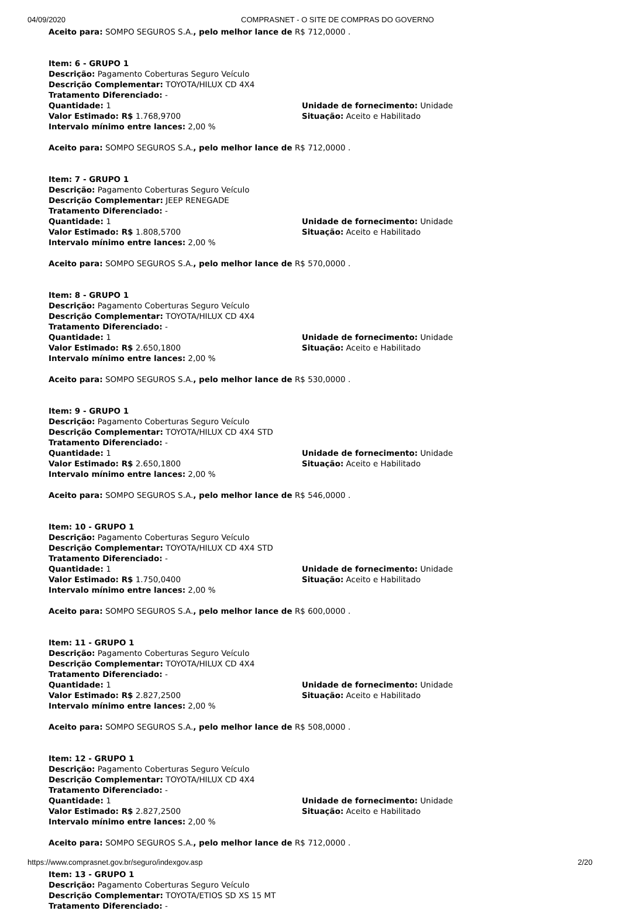04/09/2020 COMPRASNET - O SITE DE COMPRAS DO GOVERNO
Aceito para: SOMPO SEGUROS S.A., pelo melhor lance de R$ 712,0000 .
Item: 6 - GRUPO 1
Descrição: Pagamento Coberturas Seguro Veículo
Descrição Complementar: TOYOTA/HILUX CD 4X4
Tratamento Diferenciado: -
Quantidade: 1 Unidade de fornecimento: Unidade
Valor Estimado: R$ 1.768,9700 Situação: Aceito e Habilitado
Intervalo mínimo entre lances: 2,00 %
Aceito para: SOMPO SEGUROS S.A., pelo melhor lance de R$ 712,0000 .
Item: 7 - GRUPO 1
Descrição: Pagamento Coberturas Seguro Veículo
Descrição Complementar: JEEP RENEGADE
Tratamento Diferenciado: -
Quantidade: 1 Unidade de fornecimento: Unidade
Valor Estimado: R$ 1.808,5700 Situação: Aceito e Habilitado
Intervalo mínimo entre lances: 2,00 %
Aceito para: SOMPO SEGUROS S.A., pelo melhor lance de R$ 570,0000 .
Item: 8 - GRUPO 1
Descrição: Pagamento Coberturas Seguro Veículo
Descrição Complementar: TOYOTA/HILUX CD 4X4
Tratamento Diferenciado: -
Quantidade: 1 Unidade de fornecimento: Unidade
Valor Estimado: R$ 2.650,1800 Situação: Aceito e Habilitado
Intervalo mínimo entre lances: 2,00 %
Aceito para: SOMPO SEGUROS S.A., pelo melhor lance de R$ 530,0000 .
Item: 9 - GRUPO 1
Descrição: Pagamento Coberturas Seguro Veículo
Descrição Complementar: TOYOTA/HILUX CD 4X4 STD
Tratamento Diferenciado: -
Quantidade: 1 Unidade de fornecimento: Unidade
Valor Estimado: R$ 2.650,1800 Situação: Aceito e Habilitado
Intervalo mínimo entre lances: 2,00 %
Aceito para: SOMPO SEGUROS S.A., pelo melhor lance de R$ 546,0000 .
Item: 10 - GRUPO 1
Descrição: Pagamento Coberturas Seguro Veículo
Descrição Complementar: TOYOTA/HILUX CD 4X4 STD
Tratamento Diferenciado: -
Quantidade: 1 Unidade de fornecimento: Unidade
Valor Estimado: R$ 1.750,0400 Situação: Aceito e Habilitado
Intervalo mínimo entre lances: 2,00 %
Aceito para: SOMPO SEGUROS S.A., pelo melhor lance de R$ 600,0000 .
Item: 11 - GRUPO 1
Descrição: Pagamento Coberturas Seguro Veículo
Descrição Complementar: TOYOTA/HILUX CD 4X4
Tratamento Diferenciado: -
Quantidade: 1 Unidade de fornecimento: Unidade
Valor Estimado: R$ 2.827,2500 Situação: Aceito e Habilitado
Intervalo mínimo entre lances: 2,00 %
Aceito para: SOMPO SEGUROS S.A., pelo melhor lance de R$ 508,0000 .
Item: 12 - GRUPO 1
Descrição: Pagamento Coberturas Seguro Veículo
Descrição Complementar: TOYOTA/HILUX CD 4X4
Tratamento Diferenciado: -
Quantidade: 1 Unidade de fornecimento: Unidade
Valor Estimado: R$ 2.827,2500 Situação: Aceito e Habilitado
Intervalo mínimo entre lances: 2,00 %
Aceito para: SOMPO SEGUROS S.A., pelo melhor lance de R$ 712,0000 .
Item: 13 - GRUPO 1
Descrição: Pagamento Coberturas Seguro Veículo
Descrição Complementar: TOYOTA/ETIOS SD XS 15 MT
Tratamento Diferenciado: -
https://www.comprasnet.gov.br/seguro/indexgov.asp 2/20